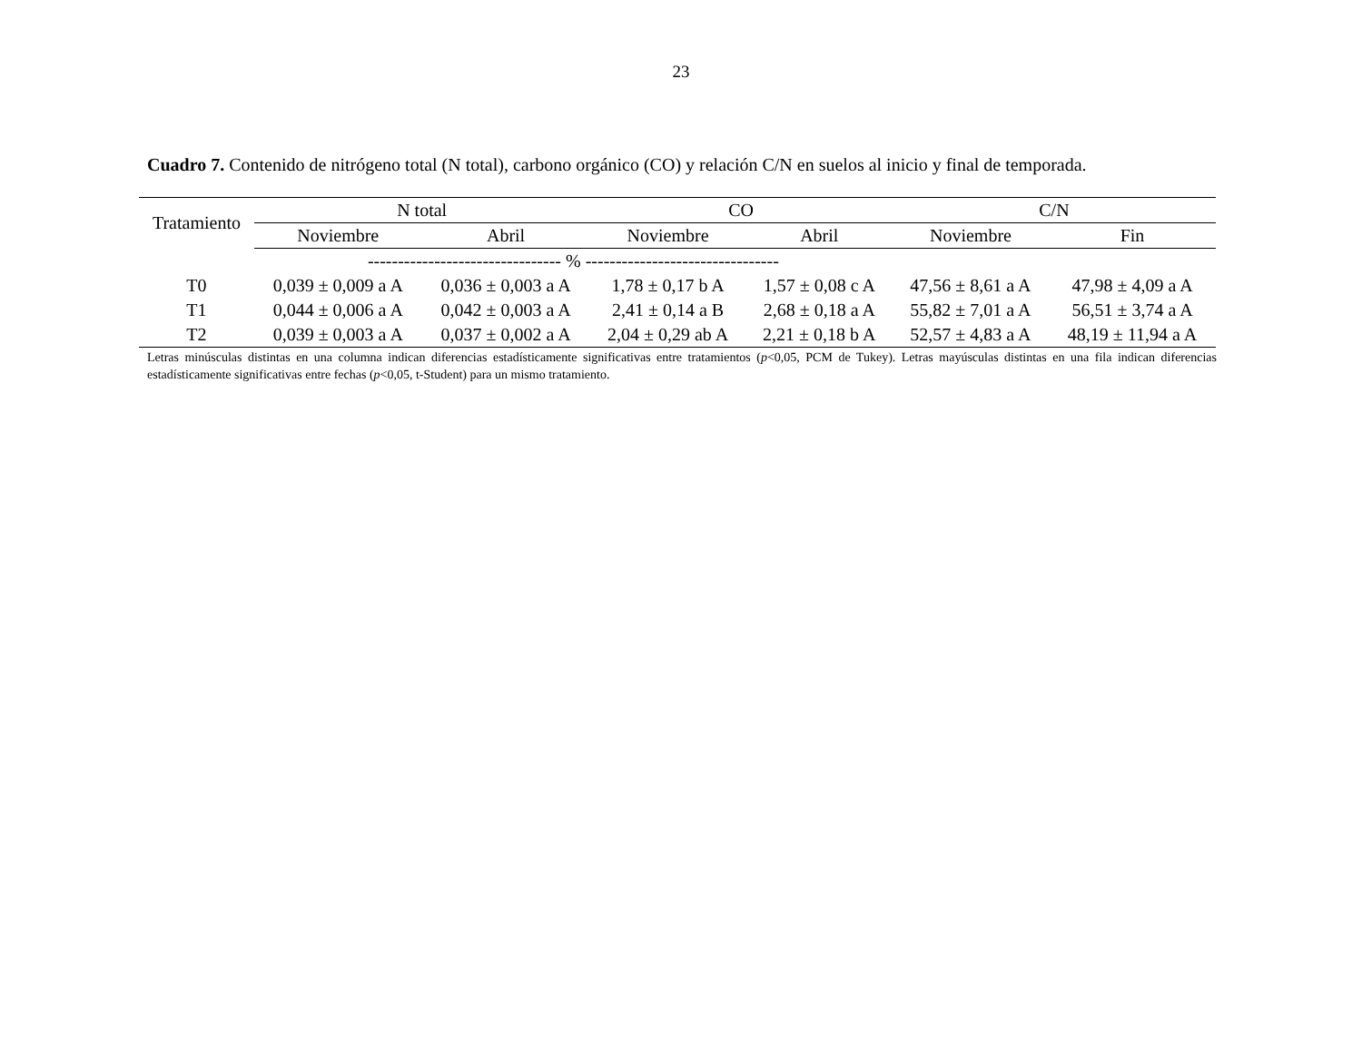23
Cuadro 7. Contenido de nitrógeno total (N total), carbono orgánico (CO) y relación C/N en suelos al inicio y final de temporada.
| Tratamiento | N total | | CO | | C/N | |
| --- | --- | --- | --- | --- | --- | --- |
| | Noviembre | Abril | Noviembre | Abril | Noviembre | Fin |
| | -------------------------------- % -------------------------------- | | | | | |
| T0 | 0,039 ± 0,009 a A | 0,036 ± 0,003 a A | 1,78 ± 0,17 b A | 1,57 ± 0,08 c A | 47,56 ± 8,61 a A | 47,98 ± 4,09 a A |
| T1 | 0,044 ± 0,006 a A | 0,042 ± 0,003 a A | 2,41 ± 0,14 a B | 2,68 ± 0,18 a A | 55,82 ± 7,01 a A | 56,51 ± 3,74 a A |
| T2 | 0,039 ± 0,003 a A | 0,037 ± 0,002 a A | 2,04 ± 0,29 ab A | 2,21 ± 0,18 b A | 52,57 ± 4,83 a A | 48,19 ± 11,94 a A |
Letras minúsculas distintas en una columna indican diferencias estadísticamente significativas entre tratamientos (p<0,05, PCM de Tukey). Letras mayúsculas distintas en una fila indican diferencias estadísticamente significativas entre fechas (p<0,05, t-Student) para un mismo tratamiento.